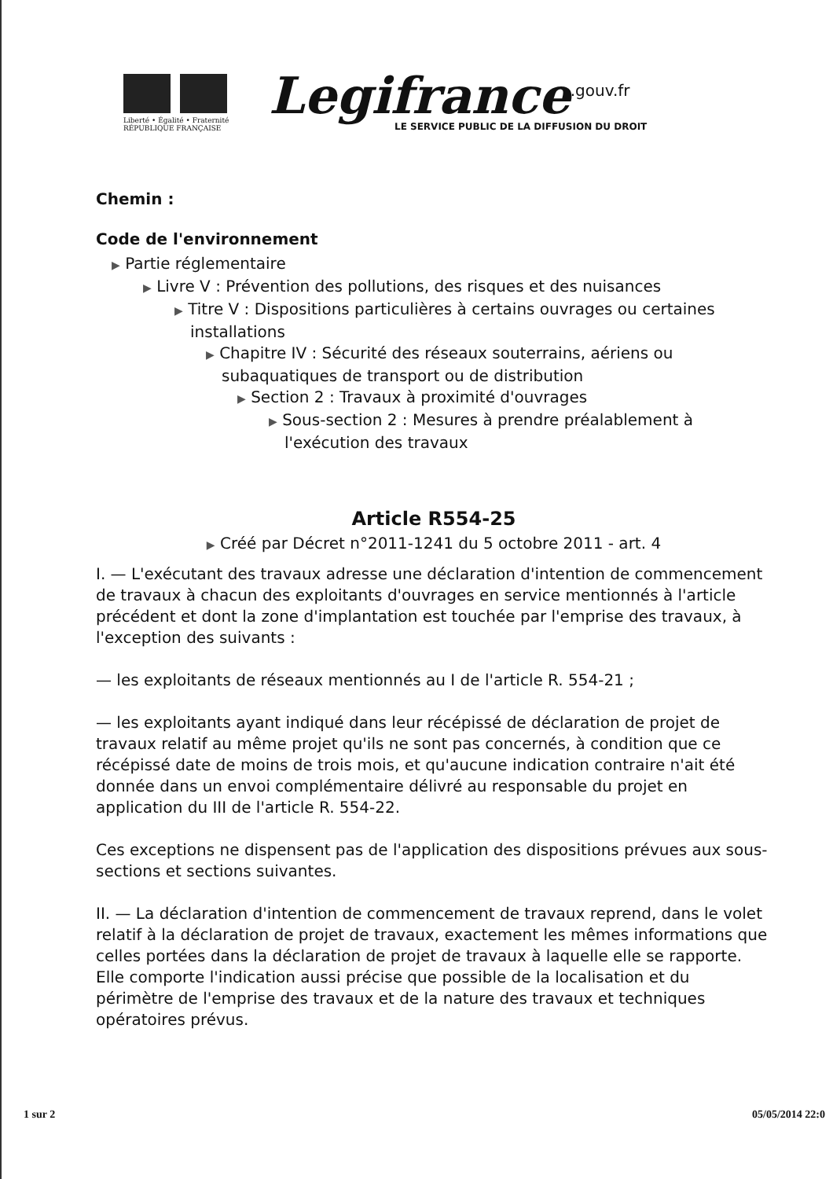Liberté • Égalité • Fraternité
RÉPUBLIQUE FRANÇAISE
Legifrance<sup>.gouv.fr</sup>
LE SERVICE PUBLIC DE LA DIFFUSION DU DROIT
Chemin :
Code de l'environnement
▶ Partie réglementaire
▶ Livre V : Prévention des pollutions, des risques et des nuisances
▶ Titre V : Dispositions particulières à certains ouvrages ou certaines installations
▶ Chapitre IV : Sécurité des réseaux souterrains, aériens ou subaquatiques de transport ou de distribution
▶ Section 2 : Travaux à proximité d'ouvrages
▶ Sous-section 2 : Mesures à prendre préalablement à l'exécution des travaux
Article R554-25
▶ Créé par Décret n°2011-1241 du 5 octobre 2011 - art. 4
I. — L'exécutant des travaux adresse une déclaration d'intention de commencement de travaux à chacun des exploitants d'ouvrages en service mentionnés à l'article précédent et dont la zone d'implantation est touchée par l'emprise des travaux, à l'exception des suivants :
— les exploitants de réseaux mentionnés au I de l'article R. 554-21 ;
— les exploitants ayant indiqué dans leur récépissé de déclaration de projet de travaux relatif au même projet qu'ils ne sont pas concernés, à condition que ce récépissé date de moins de trois mois, et qu'aucune indication contraire n'ait été donnée dans un envoi complémentaire délivré au responsable du projet en application du III de l'article R. 554-22.
Ces exceptions ne dispensent pas de l'application des dispositions prévues aux sous-sections et sections suivantes.
II. — La déclaration d'intention de commencement de travaux reprend, dans le volet relatif à la déclaration de projet de travaux, exactement les mêmes informations que celles portées dans la déclaration de projet de travaux à laquelle elle se rapporte. Elle comporte l'indication aussi précise que possible de la localisation et du périmètre de l'emprise des travaux et de la nature des travaux et techniques opératoires prévus.
1 sur 2 05/05/2014 22:0